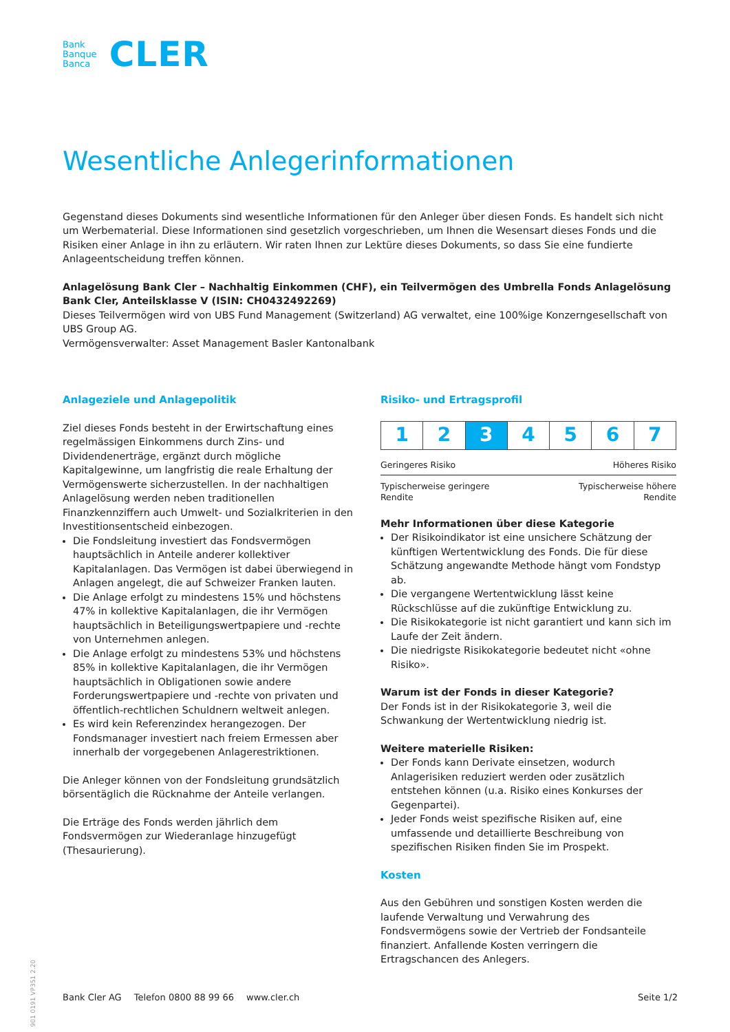Bank
Banque
Banca
CLER
Wesentliche Anlegerinformationen
Gegenstand dieses Dokuments sind wesentliche Informationen für den Anleger über diesen Fonds. Es handelt sich nicht um Werbematerial. Diese Informationen sind gesetzlich vorgeschrieben, um Ihnen die Wesensart dieses Fonds und die Risiken einer Anlage in ihn zu erläutern. Wir raten Ihnen zur Lektüre dieses Dokuments, so dass Sie eine fundierte Anlageentscheidung treffen können.
Anlagelösung Bank Cler – Nachhaltig Einkommen (CHF), ein Teilvermögen des Umbrella Fonds Anlagelösung Bank Cler, Anteilsklasse V (ISIN: CH0432492269)
Dieses Teilvermögen wird von UBS Fund Management (Switzerland) AG verwaltet, eine 100%ige Konzerngesellschaft von UBS Group AG.
Vermögensverwalter: Asset Management Basler Kantonalbank
Anlageziele und Anlagepolitik
Ziel dieses Fonds besteht in der Erwirtschaftung eines regelmässigen Einkommens durch Zins- und Dividendenerträge, ergänzt durch mögliche Kapitalgewinne, um langfristig die reale Erhaltung der Vermögenswerte sicherzustellen. In der nachhaltigen Anlagelösung werden neben traditionellen Finanzkennziffern auch Umwelt- und Sozialkriterien in den Investitionsentscheid einbezogen.
Die Fondsleitung investiert das Fondsvermögen hauptsächlich in Anteile anderer kollektiver Kapitalanlagen. Das Vermögen ist dabei überwiegend in Anlagen angelegt, die auf Schweizer Franken lauten.
Die Anlage erfolgt zu mindestens 15% und höchstens 47% in kollektive Kapitalanlagen, die ihr Vermögen hauptsächlich in Beteiligungswertpapiere und -rechte von Unternehmen anlegen.
Die Anlage erfolgt zu mindestens 53% und höchstens 85% in kollektive Kapitalanlagen, die ihr Vermögen hauptsächlich in Obligationen sowie andere Forderungswertpapiere und -rechte von privaten und öffentlich-rechtlichen Schuldnern weltweit anlegen.
Es wird kein Referenzindex herangezogen. Der Fondsmanager investiert nach freiem Ermessen aber innerhalb der vorgegebenen Anlagerestriktionen.
Die Anleger können von der Fondsleitung grundsätzlich börsentäglich die Rücknahme der Anteile verlangen.
Die Erträge des Fonds werden jährlich dem Fondsvermögen zur Wiederanlage hinzugefügt (Thesaurierung).
Risiko- und Ertragsprofil
| 1 | 2 | 3 | 4 | 5 | 6 | 7 |
Geringeres Risiko Höheres Risiko
Typischerweise geringere
Rendite Typischerweise höhere
Rendite
Mehr Informationen über diese Kategorie
Der Risikoindikator ist eine unsichere Schätzung der künftigen Wertentwicklung des Fonds. Die für diese Schätzung angewandte Methode hängt vom Fondstyp ab.
Die vergangene Wertentwicklung lässt keine Rückschlüsse auf die zukünftige Entwicklung zu.
Die Risikokategorie ist nicht garantiert und kann sich im Laufe der Zeit ändern.
Die niedrigste Risikokategorie bedeutet nicht «ohne Risiko».
Warum ist der Fonds in dieser Kategorie?
Der Fonds ist in der Risikokategorie 3, weil die Schwankung der Wertentwicklung niedrig ist.
Weitere materielle Risiken:
Der Fonds kann Derivate einsetzen, wodurch Anlagerisiken reduziert werden oder zusätzlich entstehen können (u.a. Risiko eines Konkurses der Gegenpartei).
Jeder Fonds weist spezifische Risiken auf, eine umfassende und detaillierte Beschreibung von spezifischen Risiken finden Sie im Prospekt.
Kosten
Aus den Gebühren und sonstigen Kosten werden die laufende Verwaltung und Verwahrung des Fondsvermögens sowie der Vertrieb der Fondsanteile finanziert. Anfallende Kosten verringern die Ertragschancen des Anlegers.
901 0191 VP351 2.20
Bank Cler AG Telefon 0800 88 99 66 www.cler.ch Seite 1/2